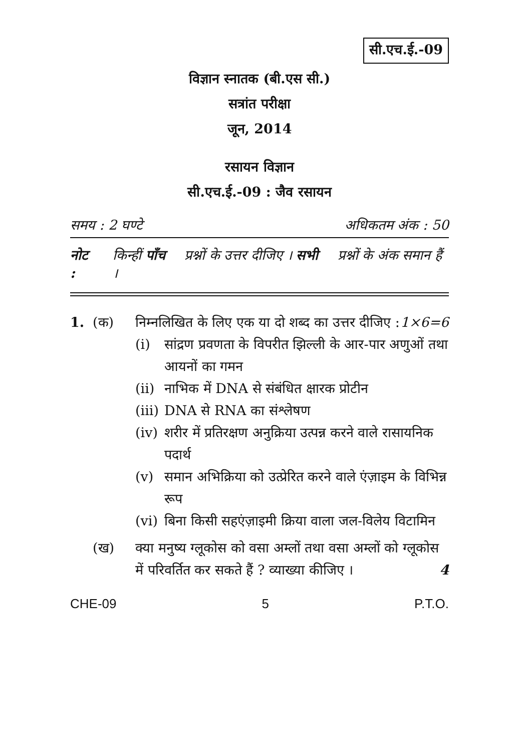सी.एच.ई.-09
विज्ञान स्नातक (बी.एस सी.)
सत्रांत परीक्षा
जून, 2014
रसायन विज्ञान
सी.एच.ई.-09 : जैव रसायन
समय : 2 घण्टे अधिकतम अंक : 50
नोट : किन्हीं पाँच प्रश्नों के उत्तर दीजिए । सभी प्रश्नों के अंक समान हैं ।
1. (क) निम्नलिखित के लिए एक या दो शब्द का उत्तर दीजिए : 1×6=6
(i) सांद्रण प्रवणता के विपरीत झिल्ली के आर-पार अणुओं तथा आयनों का गमन
(ii) नाभिक में DNA से संबंधित क्षारक प्रोटीन
(iii) DNA से RNA का संश्लेषण
(iv) शरीर में प्रतिरक्षण अनुक्रिया उत्पन्न करने वाले रासायनिक पदार्थ
(v) समान अभिक्रिया को उत्प्रेरित करने वाले एंज़ाइम के विभिन्न रूप
(vi) बिना किसी सहएंज़ाइमी क्रिया वाला जल-विलेय विटामिन
(ख) क्या मनुष्य ग्लूकोस को वसा अम्लों तथा वसा अम्लों को ग्लूकोस में परिवर्तित कर सकते हैं ? व्याख्या कीजिए । 4
CHE-09 5 P.T.O.